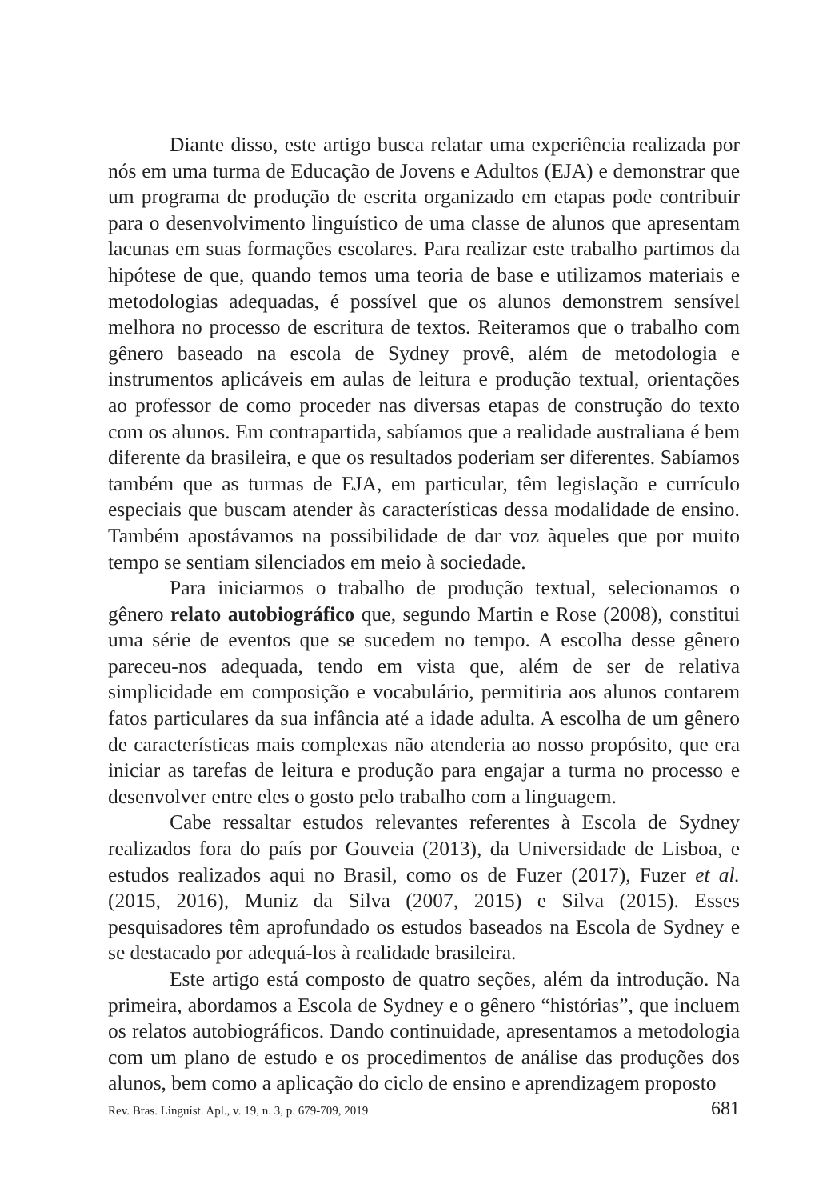Diante disso, este artigo busca relatar uma experiência realizada por nós em uma turma de Educação de Jovens e Adultos (EJA) e demonstrar que um programa de produção de escrita organizado em etapas pode contribuir para o desenvolvimento linguístico de uma classe de alunos que apresentam lacunas em suas formações escolares. Para realizar este trabalho partimos da hipótese de que, quando temos uma teoria de base e utilizamos materiais e metodologias adequadas, é possível que os alunos demonstrem sensível melhora no processo de escritura de textos. Reiteramos que o trabalho com gênero baseado na escola de Sydney provê, além de metodologia e instrumentos aplicáveis em aulas de leitura e produção textual, orientações ao professor de como proceder nas diversas etapas de construção do texto com os alunos. Em contrapartida, sabíamos que a realidade australiana é bem diferente da brasileira, e que os resultados poderiam ser diferentes. Sabíamos também que as turmas de EJA, em particular, têm legislação e currículo especiais que buscam atender às características dessa modalidade de ensino. Também apostávamos na possibilidade de dar voz àqueles que por muito tempo se sentiam silenciados em meio à sociedade.
Para iniciarmos o trabalho de produção textual, selecionamos o gênero relato autobiográfico que, segundo Martin e Rose (2008), constitui uma série de eventos que se sucedem no tempo. A escolha desse gênero pareceu-nos adequada, tendo em vista que, além de ser de relativa simplicidade em composição e vocabulário, permitiria aos alunos contarem fatos particulares da sua infância até a idade adulta. A escolha de um gênero de características mais complexas não atenderia ao nosso propósito, que era iniciar as tarefas de leitura e produção para engajar a turma no processo e desenvolver entre eles o gosto pelo trabalho com a linguagem.
Cabe ressaltar estudos relevantes referentes à Escola de Sydney realizados fora do país por Gouveia (2013), da Universidade de Lisboa, e estudos realizados aqui no Brasil, como os de Fuzer (2017), Fuzer et al. (2015, 2016), Muniz da Silva (2007, 2015) e Silva (2015). Esses pesquisadores têm aprofundado os estudos baseados na Escola de Sydney e se destacado por adequá-los à realidade brasileira.
Este artigo está composto de quatro seções, além da introdução. Na primeira, abordamos a Escola de Sydney e o gênero “histórias”, que incluem os relatos autobiográficos. Dando continuidade, apresentamos a metodologia com um plano de estudo e os procedimentos de análise das produções dos alunos, bem como a aplicação do ciclo de ensino e aprendizagem proposto
Rev. Bras. Linguíst. Apl., v. 19, n. 3, p. 679-709, 2019 681